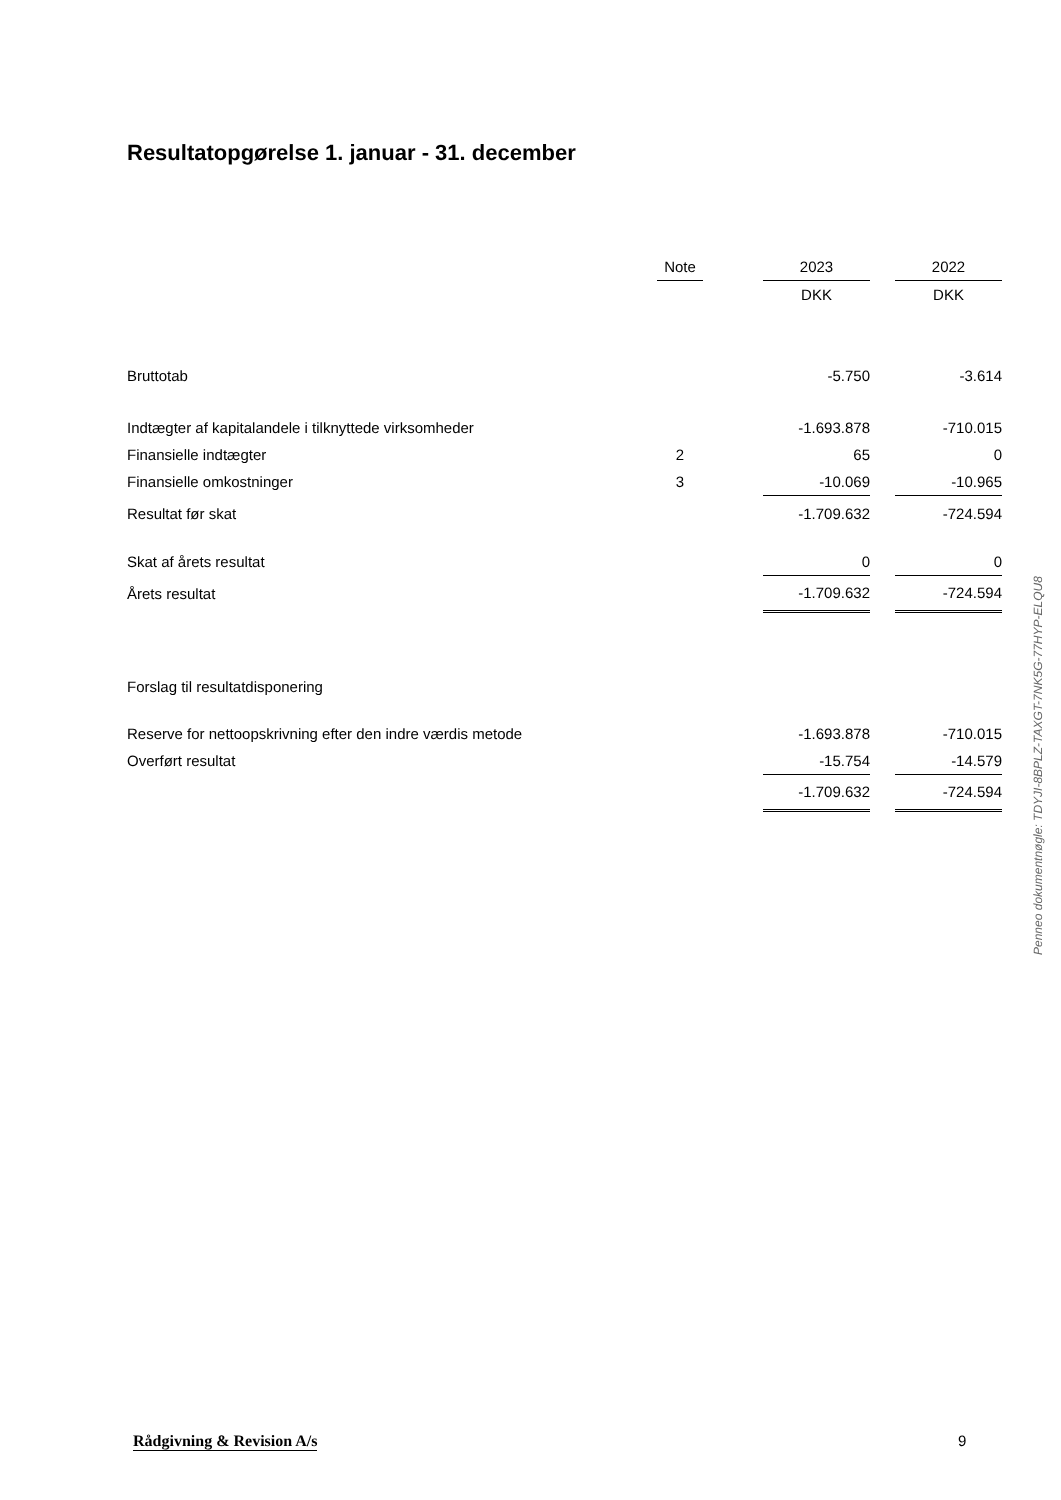Resultatopgørelse 1. januar - 31. december
| | Note | | 2023 | | 2022 |
| --- | --- | --- | --- | --- | --- |
| | | | DKK | | DKK |
| Bruttotab | | | -5.750 | | -3.614 |
| Indtægter af kapitalandele i tilknyttede virksomheder | | | -1.693.878 | | -710.015 |
| Finansielle indtægter | 2 | | 65 | | 0 |
| Finansielle omkostninger | 3 | | -10.069 | | -10.965 |
| Resultat før skat | | | -1.709.632 | | -724.594 |
| Skat af årets resultat | | | 0 | | 0 |
| Årets resultat | | | -1.709.632 | | -724.594 |
| Forslag til resultatdisponering | | | | | |
| Reserve for nettoopskrivning efter den indre værdis metode | | | -1.693.878 | | -710.015 |
| Overført resultat | | | -15.754 | | -14.579 |
| | | | -1.709.632 | | -724.594 |
Penneo dokumentnøgle: TDYJI-8BPLZ-TAXGT-7NK5G-77HYP-ELQU8
Rådgivning & Revision A/s 9